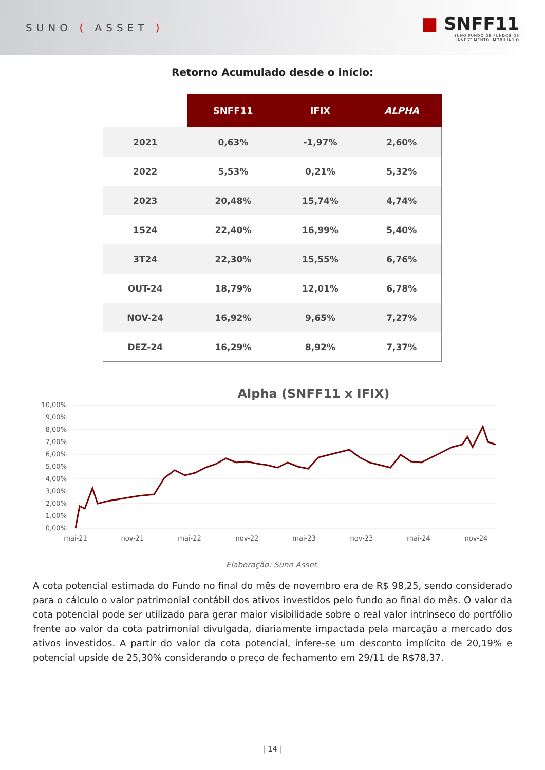SUNO ( ASSET )
■ SNFF11
SUNO FUNDO DE FUNDOS DE
INVESTIMENTO IMOBILIÁRIO
Retorno Acumulado desde o início:
| | SNFF11 | IFIX | ALPHA |
| --- | --- | --- | --- |
| 2021 | 0,63% | -1,97% | 2,60% |
| 2022 | 5,53% | 0,21% | 5,32% |
| 2023 | 20,48% | 15,74% | 4,74% |
| 1S24 | 22,40% | 16,99% | 5,40% |
| 3T24 | 22,30% | 15,55% | 6,76% |
| OUT-24 | 18,79% | 12,01% | 6,78% |
| NOV-24 | 16,92% | 9,65% | 7,27% |
| DEZ-24 | 16,29% | 8,92% | 7,37% |
Alpha (SNFF11 x IFIX)
10,00%
9,00%
8,00%
7,00%
6,00%
5,00%
4,00%
3,00%
2,00%
1,00%
0,00%
mai-21
nov-21
mai-22
nov-22
mai-23
nov-23
mai-24
nov-24
Elaboração: Suno Asset.
A cota potencial estimada do Fundo no final do mês de novembro era de R$ 98,25, sendo considerado para o cálculo o valor patrimonial contábil dos ativos investidos pelo fundo ao final do mês. O valor da cota potencial pode ser utilizado para gerar maior visibilidade sobre o real valor intrínseco do portfólio frente ao valor da cota patrimonial divulgada, diariamente impactada pela marcação a mercado dos ativos investidos. A partir do valor da cota potencial, infere-se um desconto implícito de 20,19% e potencial upside de 25,30% considerando o preço de fechamento em 29/11 de R$78,37.
| 14 |